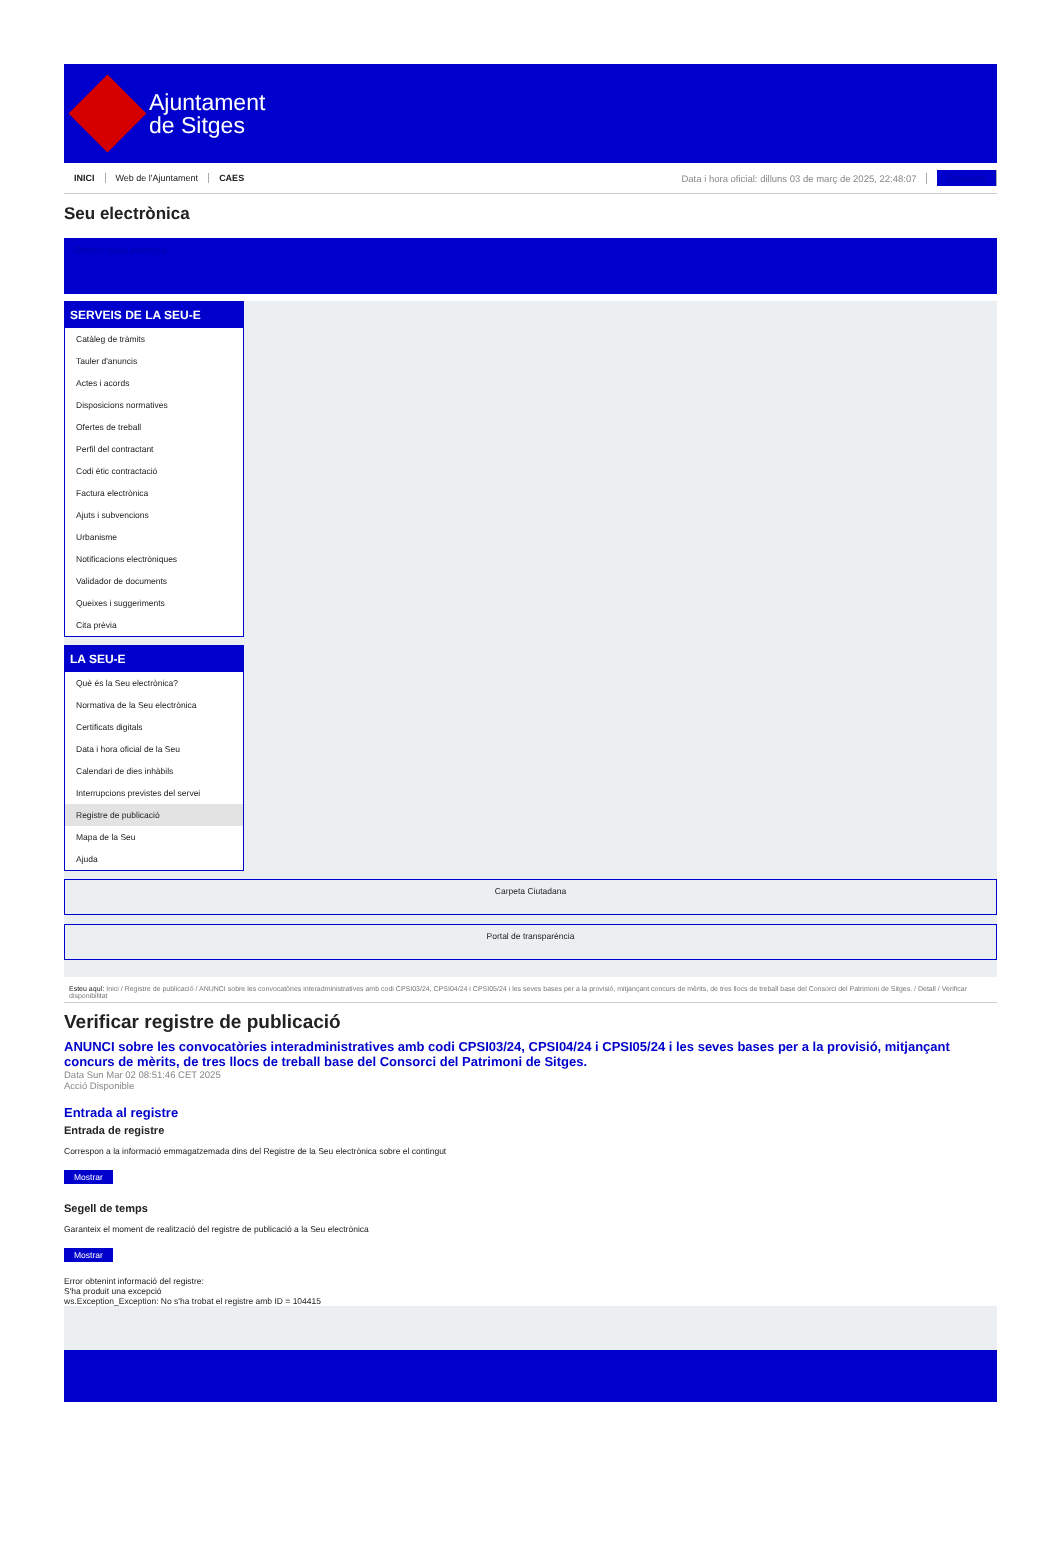Ajuntament
de Sitges
INICI Web de l'Ajuntament CAES Data i hora oficial: dilluns 03 de març de 2025, 22:48:07 Directorio
Seu electrònica
Obtenir còpia autèntica
SERVEIS DE LA SEU-E
Catàleg de tràmits
Tauler d'anuncis
Actes i acords
Disposicions normatives
Ofertes de treball
Perfil del contractant
Codi ètic contractació
Factura electrònica
Ajuts i subvencions
Urbanisme
Notificacions electròniques
Validador de documents
Queixes i suggeriments
Cita prèvia
LA SEU-E
Què és la Seu electrònica?
Normativa de la Seu electrònica
Certificats digitals
Data i hora oficial de la Seu
Calendari de dies inhàbils
Interrupcions previstes del servei
Registre de publicació
Mapa de la Seu
Ajuda
Carpeta Ciutadana
Portal de transparència
Esteu aquí: Inici / Registre de publicació / ANUNCI sobre les convocatòries interadministratives amb codi CPSI03/24, CPSI04/24 i CPSI05/24 i les seves bases per a la provisió, mitjançant concurs de mèrits, de tres llocs de treball base del Consorci del Patrimoni de Sitges. / Detall / Verificar disponibilitat
Verificar registre de publicació
ANUNCI sobre les convocatòries interadministratives amb codi CPSI03/24, CPSI04/24 i CPSI05/24 i les seves bases per a la provisió, mitjançant concurs de mèrits, de tres llocs de treball base del Consorci del Patrimoni de Sitges.
Data Sun Mar 02 08:51:46 CET 2025
Acció Disponible
Entrada al registre
Entrada de registre
Correspon a la informació emmagatzemada dins del Registre de la Seu electrònica sobre el contingut
Mostrar
Segell de temps
Garanteix el moment de realització del registre de publicació a la Seu electrònica
Mostrar
Error obtenint informació del registre:
S'ha produit una excepció
ws.Exception_Exception: No s'ha trobat el registre amb ID = 104415